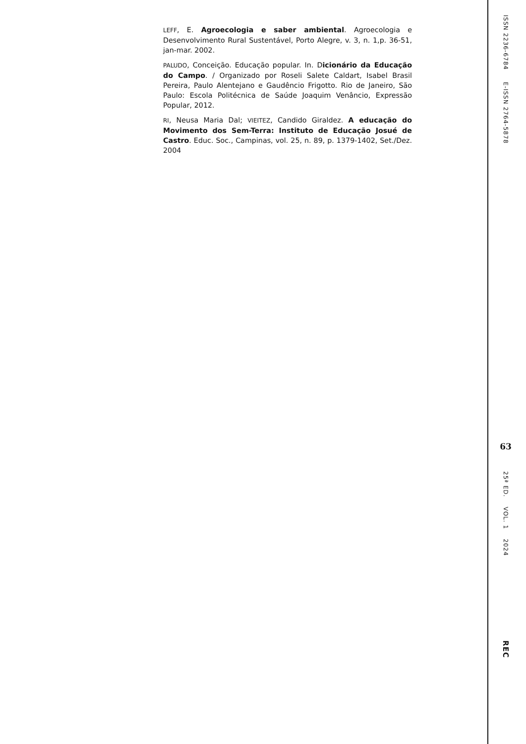LEFF, E. Agroecologia e saber ambiental. Agroecologia e Desenvolvimento Rural Sustentável, Porto Alegre, v. 3, n. 1,p. 36-51, jan-mar. 2002.
PALUDO, Conceição. Educação popular. In. Dicionário da Educação do Campo. / Organizado por Roseli Salete Caldart, Isabel Brasil Pereira, Paulo Alentejano e Gaudêncio Frigotto. Rio de Janeiro, São Paulo: Escola Politécnica de Saúde Joaquim Venâncio, Expressão Popular, 2012.
RI, Neusa Maria Dal; VIEITEZ, Candido Giraldez. A educação do Movimento dos Sem-Terra: Instituto de Educação Josué de Castro. Educ. Soc., Campinas, vol. 25, n. 89, p. 1379-1402, Set./Dez. 2004
ISSN 2236-6784 E-ISSN 2764-5878
63
25ª ED. VOL. 1 2024
REC